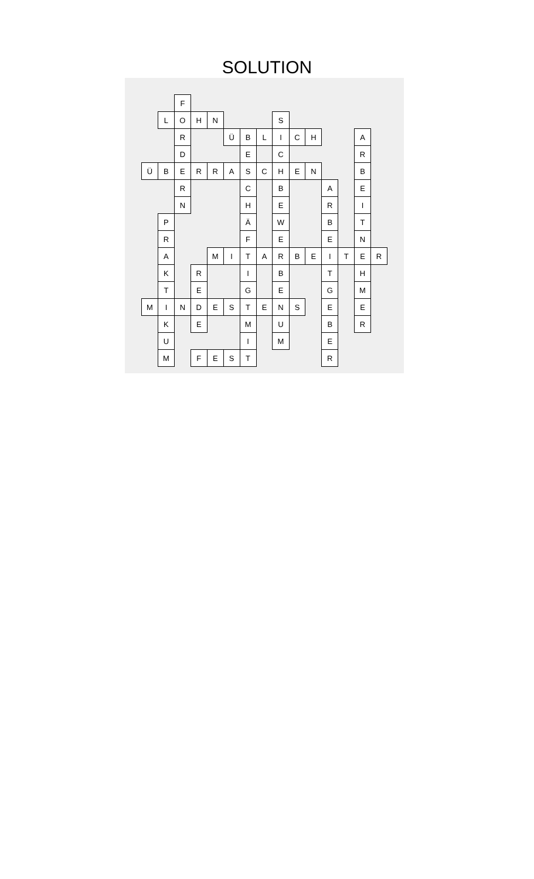SOLUTION
| | | F | | | | | | | | | | | | |
| | L | O | H | N | | | | S | | | | | | |
| | | R | | | Ü | B | L | I | C | H | | | A | |
| | | D | | | | E | | C | | | | | R | |
| Ü | B | E | R | R | A | S | C | H | E | N | | | B | |
| | | R | | | | C | | B | | | A | | E | |
| | | N | | | | H | | E | | | R | | I | |
| | P | | | | | Ä | | W | | | B | | T | |
| | R | | | | | F | | E | | | E | | N | |
| | A | | | M | I | T | A | R | B | E | I | T | E | R |
| | K | | R | | | I | | B | | | T | | H | |
| | T | | E | | | G | | E | | | G | | M | |
| M | I | N | D | E | S | T | E | N | S | | E | | E | |
| | K | | E | | | M | | U | | | B | | R | |
| | U | | | | | I | | M | | | E | | | |
| | M | | F | E | S | T | | | | | R | | | |